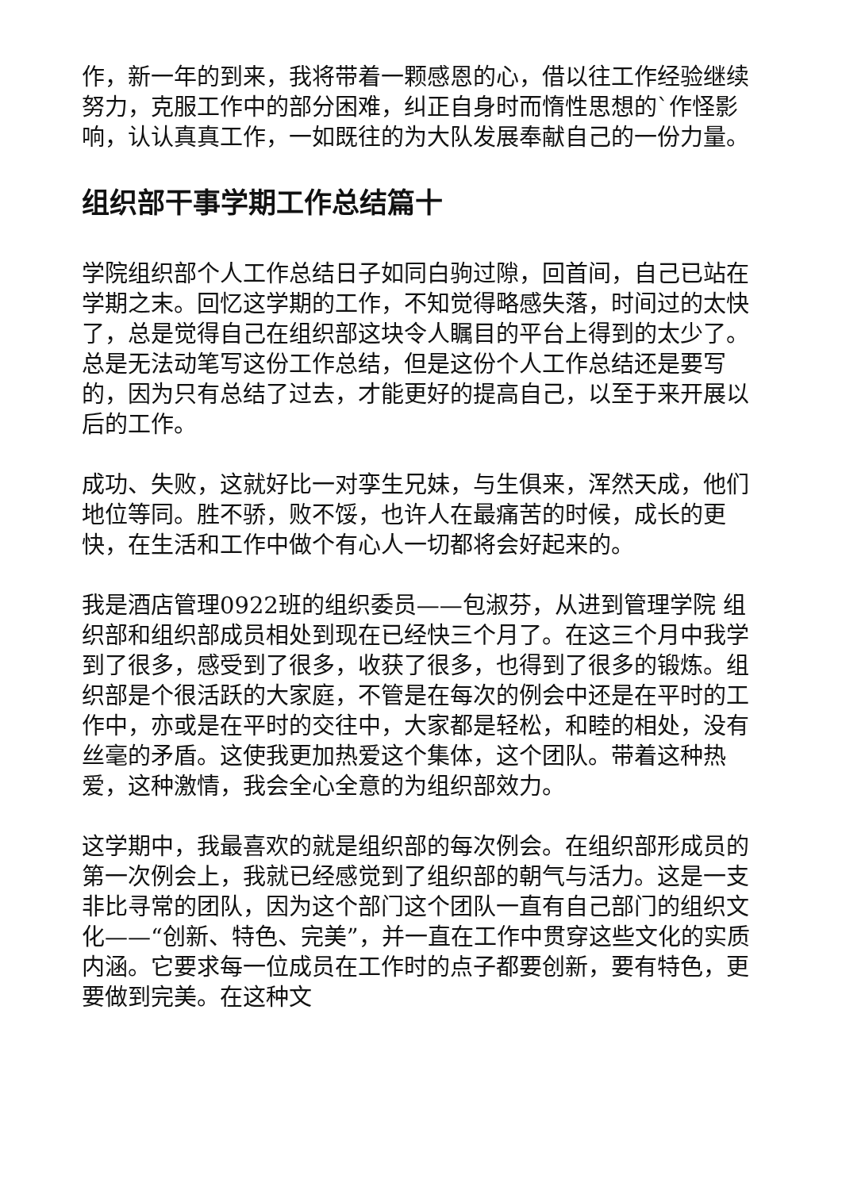作，新一年的到来，我将带着一颗感恩的心，借以往工作经验继续努力，克服工作中的部分困难，纠正自身时而惰性思想的`作怪影响，认认真真工作，一如既往的为大队发展奉献自己的一份力量。
组织部干事学期工作总结篇十
学院组织部个人工作总结日子如同白驹过隙，回首间，自己已站在学期之末。回忆这学期的工作，不知觉得略感失落，时间过的太快了，总是觉得自己在组织部这块令人瞩目的平台上得到的太少了。总是无法动笔写这份工作总结，但是这份个人工作总结还是要写的，因为只有总结了过去，才能更好的提高自己，以至于来开展以后的工作。
成功、失败，这就好比一对孪生兄妹，与生俱来，浑然天成，他们地位等同。胜不骄，败不馁，也许人在最痛苦的时候，成长的更快，在生活和工作中做个有心人一切都将会好起来的。
我是酒店管理0922班的组织委员——包淑芬，从进到管理学院 组织部和组织部成员相处到现在已经快三个月了。在这三个月中我学到了很多，感受到了很多，收获了很多，也得到了很多的锻炼。组织部是个很活跃的大家庭，不管是在每次的例会中还是在平时的工作中，亦或是在平时的交往中，大家都是轻松，和睦的相处，没有丝毫的矛盾。这使我更加热爱这个集体，这个团队。带着这种热爱，这种激情，我会全心全意的为组织部效力。
这学期中，我最喜欢的就是组织部的每次例会。在组织部形成员的第一次例会上，我就已经感觉到了组织部的朝气与活力。这是一支非比寻常的团队，因为这个部门这个团队一直有自己部门的组织文化——“创新、特色、完美”，并一直在工作中贯穿这些文化的实质内涵。它要求每一位成员在工作时的点子都要创新，要有特色，更要做到完美。在这种文